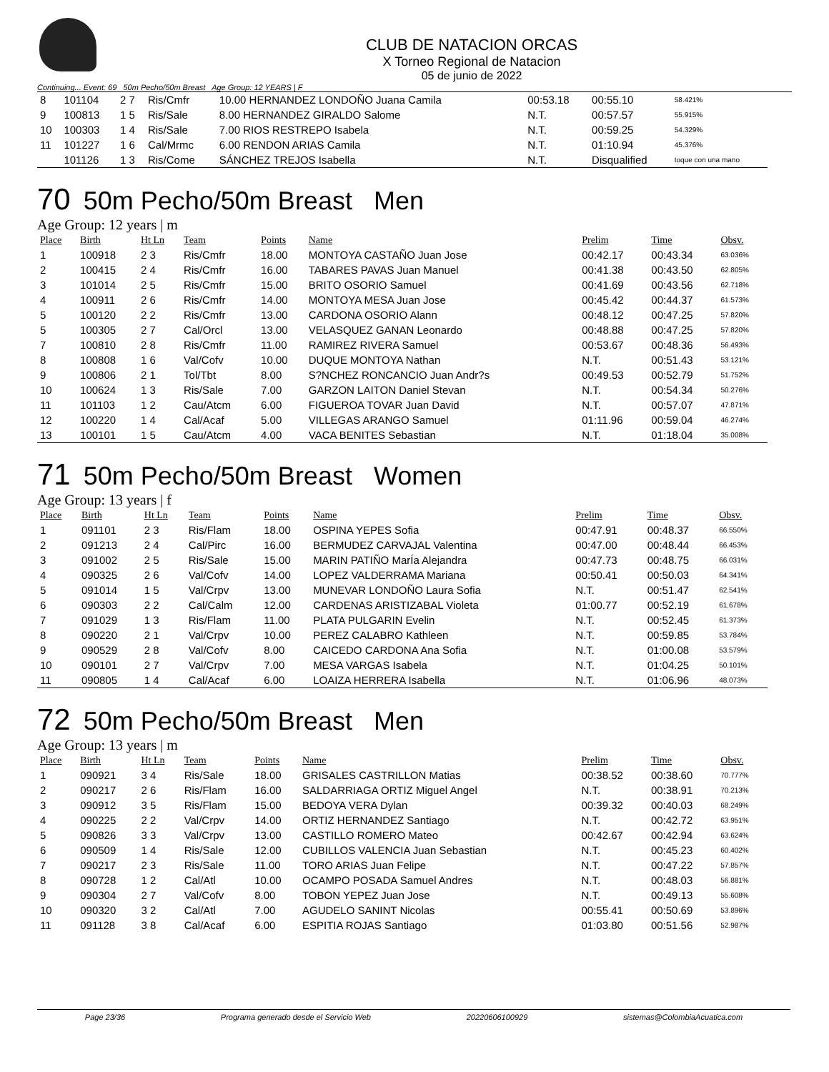CLUB DE NATACION ORCAS
X Torneo Regional de Natacion
05 de junio de 2022
Continuing... Event: 69 50m Pecho/50m Breast Age Group: 12 YEARS | F
| 8 | 101104 | 2 7 | Ris/Cmfr | 10.00 HERNANDEZ LONDOÑO Juana Camila | 00:53.18 | 00:55.10 | 58.421% |
| 9 | 100813 | 1 5 | Ris/Sale | 8.00 HERNANDEZ GIRALDO Salome | N.T. | 00:57.57 | 55.915% |
| 10 | 100303 | 1 4 | Ris/Sale | 7.00 RIOS RESTREPO Isabela | N.T. | 00:59.25 | 54.329% |
| 11 | 101227 | 1 6 | Cal/Mrmc | 6.00 RENDON ARIAS Camila | N.T. | 01:10.94 | 45.376% |
| | 101126 | 1 3 | Ris/Come | SÁNCHEZ TREJOS Isabella | N.T. | Disqualified | toque con una mano |
70 50m Pecho/50m Breast Men
Age Group: 12 years | m
| Place | Birth | Ht Ln | Team | Points | Name | Prelim | Time | Obsv. |
| --- | --- | --- | --- | --- | --- | --- | --- | --- |
| 1 | 100918 | 2 3 | Ris/Cmfr | 18.00 | MONTOYA CASTAÑO Juan Jose | 00:42.17 | 00:43.34 | 63.036% |
| 2 | 100415 | 2 4 | Ris/Cmfr | 16.00 | TABARES PAVAS Juan Manuel | 00:41.38 | 00:43.50 | 62.805% |
| 3 | 101014 | 2 5 | Ris/Cmfr | 15.00 | BRITO OSORIO Samuel | 00:41.69 | 00:43.56 | 62.718% |
| 4 | 100911 | 2 6 | Ris/Cmfr | 14.00 | MONTOYA MESA Juan Jose | 00:45.42 | 00:44.37 | 61.573% |
| 5 | 100120 | 2 2 | Ris/Cmfr | 13.00 | CARDONA OSORIO Alann | 00:48.12 | 00:47.25 | 57.820% |
| 5 | 100305 | 2 7 | Cal/Orcl | 13.00 | VELASQUEZ GANAN Leonardo | 00:48.88 | 00:47.25 | 57.820% |
| 7 | 100810 | 2 8 | Ris/Cmfr | 11.00 | RAMIREZ RIVERA Samuel | 00:53.67 | 00:48.36 | 56.493% |
| 8 | 100808 | 1 6 | Val/Cofv | 10.00 | DUQUE MONTOYA Nathan | N.T. | 00:51.43 | 53.121% |
| 9 | 100806 | 2 1 | Tol/Tbt | 8.00 | S?NCHEZ RONCANCIO Juan Andr?s | 00:49.53 | 00:52.79 | 51.752% |
| 10 | 100624 | 1 3 | Ris/Sale | 7.00 | GARZON LAITON Daniel Stevan | N.T. | 00:54.34 | 50.276% |
| 11 | 101103 | 1 2 | Cau/Atcm | 6.00 | FIGUEROA TOVAR Juan David | N.T. | 00:57.07 | 47.871% |
| 12 | 100220 | 1 4 | Cal/Acaf | 5.00 | VILLEGAS ARANGO Samuel | 01:11.96 | 00:59.04 | 46.274% |
| 13 | 100101 | 1 5 | Cau/Atcm | 4.00 | VACA BENITES Sebastian | N.T. | 01:18.04 | 35.008% |
71 50m Pecho/50m Breast Women
Age Group: 13 years | f
| Place | Birth | Ht Ln | Team | Points | Name | Prelim | Time | Obsv. |
| --- | --- | --- | --- | --- | --- | --- | --- | --- |
| 1 | 091101 | 2 3 | Ris/Flam | 18.00 | OSPINA YEPES Sofia | 00:47.91 | 00:48.37 | 66.550% |
| 2 | 091213 | 2 4 | Cal/Pirc | 16.00 | BERMUDEZ CARVAJAL Valentina | 00:47.00 | 00:48.44 | 66.453% |
| 3 | 091002 | 2 5 | Ris/Sale | 15.00 | MARIN PATIÑO MarÍa Alejandra | 00:47.73 | 00:48.75 | 66.031% |
| 4 | 090325 | 2 6 | Val/Cofv | 14.00 | LOPEZ VALDERRAMA Mariana | 00:50.41 | 00:50.03 | 64.341% |
| 5 | 091014 | 1 5 | Val/Crpv | 13.00 | MUNEVAR LONDOÑO Laura Sofia | N.T. | 00:51.47 | 62.541% |
| 6 | 090303 | 2 2 | Cal/Calm | 12.00 | CARDENAS ARISTIZABAL Violeta | 01:00.77 | 00:52.19 | 61.678% |
| 7 | 091029 | 1 3 | Ris/Flam | 11.00 | PLATA PULGARIN Evelin | N.T. | 00:52.45 | 61.373% |
| 8 | 090220 | 2 1 | Val/Crpv | 10.00 | PEREZ CALABRO Kathleen | N.T. | 00:59.85 | 53.784% |
| 9 | 090529 | 2 8 | Val/Cofv | 8.00 | CAICEDO CARDONA Ana Sofia | N.T. | 01:00.08 | 53.579% |
| 10 | 090101 | 2 7 | Val/Crpv | 7.00 | MESA VARGAS Isabela | N.T. | 01:04.25 | 50.101% |
| 11 | 090805 | 1 4 | Cal/Acaf | 6.00 | LOAIZA HERRERA Isabella | N.T. | 01:06.96 | 48.073% |
72 50m Pecho/50m Breast Men
Age Group: 13 years | m
| Place | Birth | Ht Ln | Team | Points | Name | Prelim | Time | Obsv. |
| --- | --- | --- | --- | --- | --- | --- | --- | --- |
| 1 | 090921 | 3 4 | Ris/Sale | 18.00 | GRISALES CASTRILLON Matias | 00:38.52 | 00:38.60 | 70.777% |
| 2 | 090217 | 2 6 | Ris/Flam | 16.00 | SALDARRIAGA ORTIZ Miguel Angel | N.T. | 00:38.91 | 70.213% |
| 3 | 090912 | 3 5 | Ris/Flam | 15.00 | BEDOYA VERA Dylan | 00:39.32 | 00:40.03 | 68.249% |
| 4 | 090225 | 2 2 | Val/Crpv | 14.00 | ORTIZ HERNANDEZ Santiago | N.T. | 00:42.72 | 63.951% |
| 5 | 090826 | 3 3 | Val/Crpv | 13.00 | CASTILLO ROMERO Mateo | 00:42.67 | 00:42.94 | 63.624% |
| 6 | 090509 | 1 4 | Ris/Sale | 12.00 | CUBILLOS VALENCIA Juan Sebastian | N.T. | 00:45.23 | 60.402% |
| 7 | 090217 | 2 3 | Ris/Sale | 11.00 | TORO ARIAS Juan Felipe | N.T. | 00:47.22 | 57.857% |
| 8 | 090728 | 1 2 | Cal/Atl | 10.00 | OCAMPO POSADA Samuel Andres | N.T. | 00:48.03 | 56.881% |
| 9 | 090304 | 2 7 | Val/Cofv | 8.00 | TOBON YEPEZ Juan Jose | N.T. | 00:49.13 | 55.608% |
| 10 | 090320 | 3 2 | Cal/Atl | 7.00 | AGUDELO SANINT Nicolas | 00:55.41 | 00:50.69 | 53.896% |
| 11 | 091128 | 3 8 | Cal/Acaf | 6.00 | ESPITIA ROJAS Santiago | 01:03.80 | 00:51.56 | 52.987% |
Page 23/36 Programa generado desde el Servicio Web 20220606100929 sistemas@ColombiaAcuatica.com